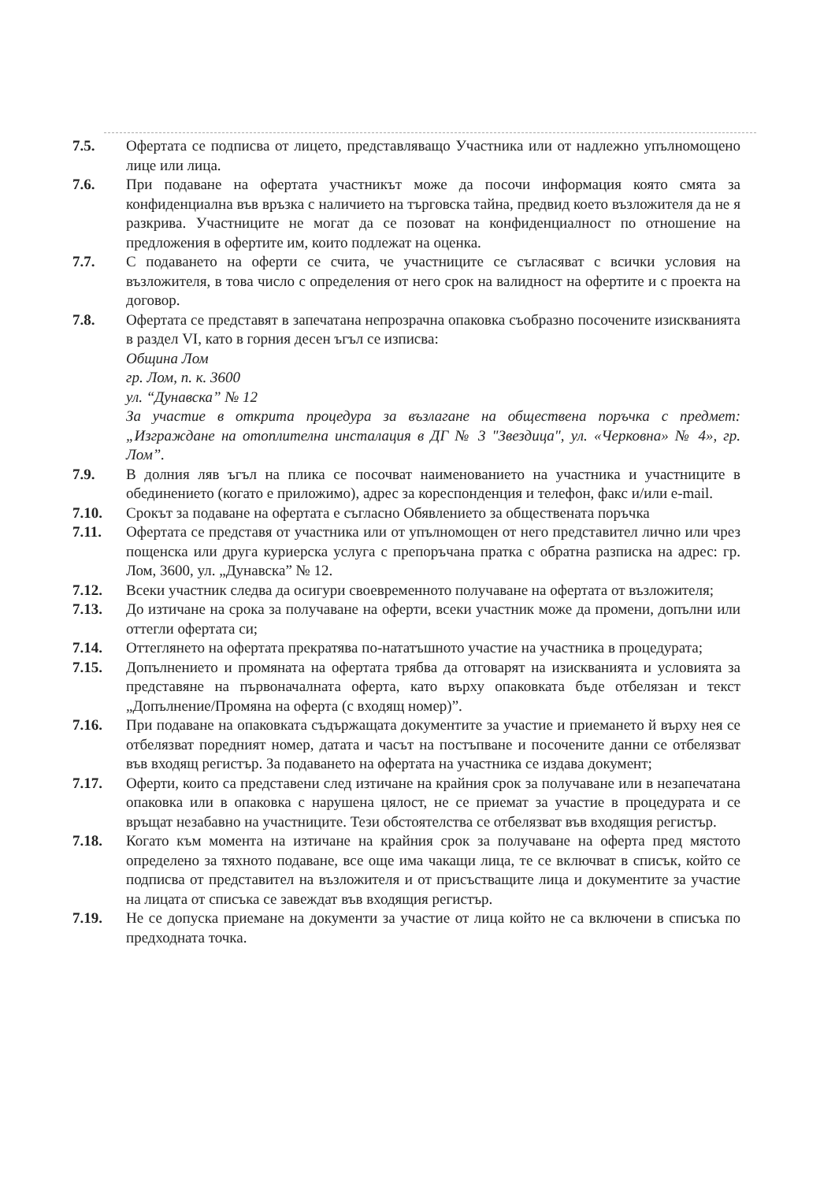7.5. Офертата се подписва от лицето, представляващо Участника или от надлежно упълномощено лице или лица.
7.6. При подаване на офертата участникът може да посочи информация която смята за конфиденциална във връзка с наличието на търговска тайна, предвид което възложителя да не я разкрива. Участниците не могат да се позоват на конфиденциалност по отношение на предложения в офертите им, които подлежат на оценка.
7.7. С подаването на оферти се счита, че участниците се съгласяват с всички условия на възложителя, в това число с определения от него срок на валидност на офертите и с проекта на договор.
7.8. Офертата се представят в запечатана непрозрачна опаковка съобразно посочените изискванията в раздел VI, като в горния десен ъгъл се изписва:
Община Лом
гр. Лом, п. к. 3600
ул. “Дунавска” № 12
За участие в открита процедура за възлагане на обществена поръчка с предмет: „Изграждане на отоплителна инсталация в ДГ № 3 "Звездица", ул. «Черковна» № 4», гр. Лом”.
7.9. В долния ляв ъгъл на плика се посочват наименованието на участника и участниците в обединението (когато е приложимо), адрес за кореспонденция и телефон, факс и/или e-mail.
7.10. Срокът за подаване на офертата е съгласно Обявлението за обществената поръчка
7.11. Офертата се представя от участника или от упълномощен от него представител лично или чрез пощенска или друга куриерска услуга с препоръчана пратка с обратна разписка на адрес: гр. Лом, 3600, ул. „Дунавска” № 12.
7.12. Всеки участник следва да осигури своевременното получаване на офертата от възложителя;
7.13. До изтичане на срока за получаване на оферти, всеки участник може да промени, допълни или оттегли офертата си;
7.14. Оттеглянето на офертата прекратява по-нататъшното участие на участника в процедурата;
7.15. Допълнението и промяната на офертата трябва да отговарят на изискванията и условията за представяне на първоначалната оферта, като върху опаковката бъде отбелязан и текст „Допълнение/Промяна на оферта (с входящ номер)”.
7.16. При подаване на опаковката съдържащата документите за участие и приемането й върху нея се отбелязват поредният номер, датата и часът на постъпване и посочените данни се отбелязват във входящ регистър. За подаването на офертата на участника се издава документ;
7.17. Оферти, които са представени след изтичане на крайния срок за получаване или в незапечатана опаковка или в опаковка с нарушена цялост, не се приемат за участие в процедурата и се връщат незабавно на участниците. Тези обстоятелства се отбелязват във входящия регистър.
7.18. Когато към момента на изтичане на крайния срок за получаване на оферта пред мястото определено за тяхното подаване, все още има чакащи лица, те се включват в списък, който се подписва от представител на възложителя и от присъстващите лица и документите за участие на лицата от списъка се завеждат във входящия регистър.
7.19. Не се допуска приемане на документи за участие от лица който не са включени в списъка по предходната точка.